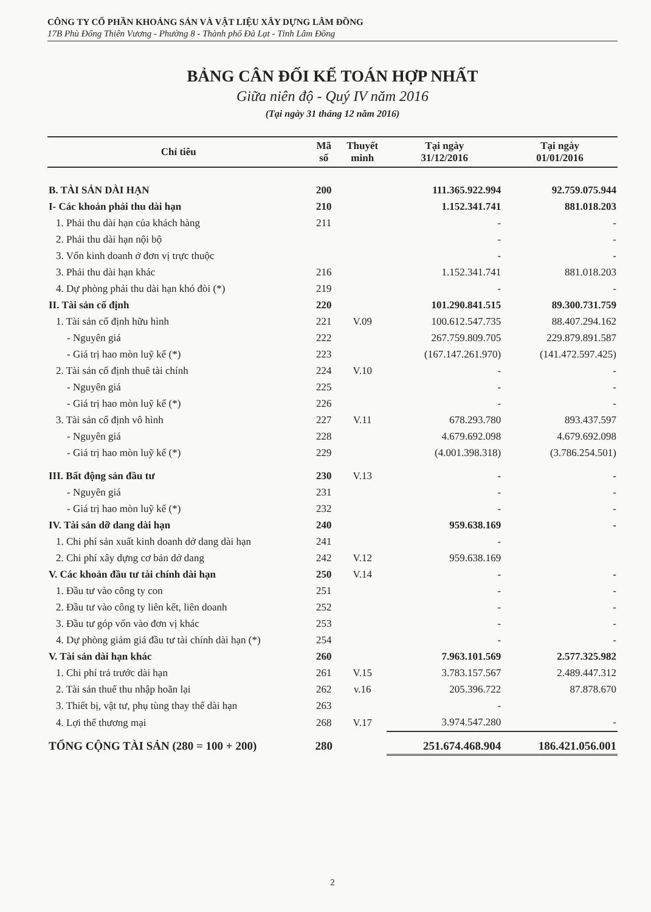CÔNG TY CỔ PHẦN KHOÁNG SẢN VÀ VẬT LIỆU XÂY DỰNG LÂM ĐỒNG
17B Phù Đổng Thiên Vương - Phường 8 - Thành phố Đà Lạt - Tỉnh Lâm Đồng
BẢNG CÂN ĐỐI KẾ TOÁN HỢP NHẤT
Giữa niên độ - Quý IV năm 2016
(Tại ngày 31 tháng 12 năm 2016)
| Chỉ tiêu | Mã số | Thuyết minh | Tại ngày 31/12/2016 | Tại ngày 01/01/2016 |
| --- | --- | --- | --- | --- |
| B. TÀI SẢN DÀI HẠN | 200 | | 111.365.922.994 | 92.759.075.944 |
| I- Các khoản phải thu dài hạn | 210 | | 1.152.341.741 | 881.018.203 |
| 1. Phải thu dài hạn của khách hàng | 211 | | - | - |
| 2. Phải thu dài hạn nội bộ | | | - | - |
| 3. Vốn kinh doanh ở đơn vị trực thuộc | | | - | - |
| 3. Phải thu dài hạn khác | 216 | | 1.152.341.741 | 881.018.203 |
| 4. Dự phòng phải thu dài hạn khó đòi (*) | 219 | | - | - |
| II. Tài sản cố định | 220 | | 101.290.841.515 | 89.300.731.759 |
| 1. Tài sản cố định hữu hình | 221 | V.09 | 100.612.547.735 | 88.407.294.162 |
| - Nguyên giá | 222 | | 267.759.809.705 | 229.879.891.587 |
| - Giá trị hao mòn luỹ kế (*) | 223 | | (167.147.261.970) | (141.472.597.425) |
| 2. Tài sản cố định thuê tài chính | 224 | V.10 | - | - |
| - Nguyên giá | 225 | | - | - |
| - Giá trị hao mòn luỹ kế (*) | 226 | | - | - |
| 3. Tài sản cố định vô hình | 227 | V.11 | 678.293.780 | 893.437.597 |
| - Nguyên giá | 228 | | 4.679.692.098 | 4.679.692.098 |
| - Giá trị hao mòn luỹ kế (*) | 229 | | (4.001.398.318) | (3.786.254.501) |
| III. Bất động sản đầu tư | 230 | V.13 | - | - |
| - Nguyên giá | 231 | | - | - |
| - Giá trị hao mòn luỹ kế (*) | 232 | | - | - |
| IV. Tài sản dỡ dang dài hạn | 240 | | 959.638.169 | - |
| 1. Chi phí sản xuất kinh doanh dở dang dài hạn | 241 | | - | |
| 2. Chi phí xây dựng cơ bản dở dang | 242 | V.12 | 959.638.169 | |
| V. Các khoản đầu tư tài chính dài hạn | 250 | V.14 | - | - |
| 1. Đầu tư vào công ty con | 251 | | - | - |
| 2. Đầu tư vào công ty liên kết, liên doanh | 252 | | - | - |
| 3. Đầu tư góp vốn vào đơn vị khác | 253 | | - | - |
| 4. Dự phòng giảm giá đầu tư tài chính dài hạn (*) | 254 | | - | - |
| V. Tài sản dài hạn khác | 260 | | 7.963.101.569 | 2.577.325.982 |
| 1. Chi phí trả trước dài hạn | 261 | V.15 | 3.783.157.567 | 2.489.447.312 |
| 2. Tài sản thuế thu nhập hoãn lại | 262 | v.16 | 205.396.722 | 87.878.670 |
| 3. Thiết bị, vật tư, phụ tùng thay thế dài hạn | 263 | | - | |
| 4. Lợi thế thương mại | 268 | V.17 | 3.974.547.280 | - |
| TỔNG CỘNG TÀI SẢN (280 = 100 + 200) | 280 | | 251.674.468.904 | 186.421.056.001 |
2